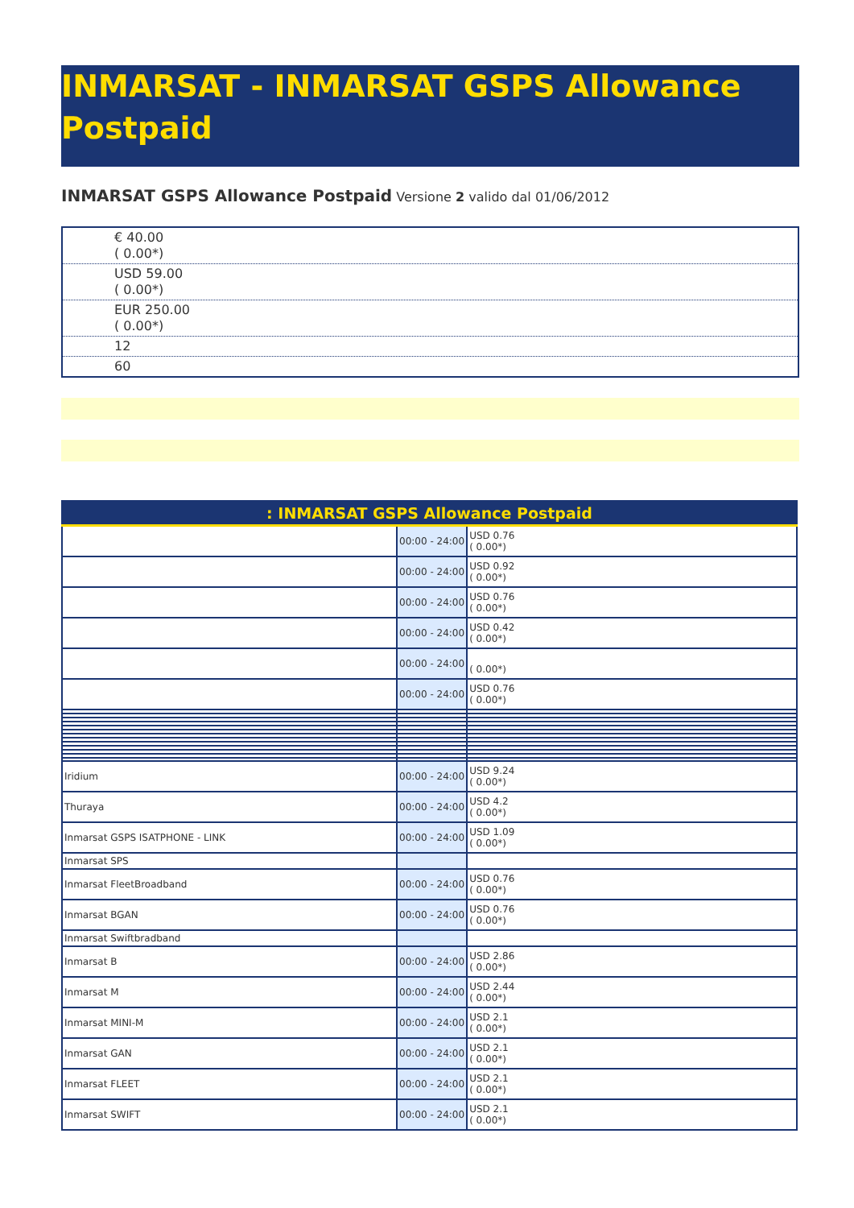INMARSAT - INMARSAT GSPS Allowance Postpaid
INMARSAT GSPS Allowance Postpaid Versione 2 valido dal 01/06/2012
| € 40.00 ( 0.00*) |
| USD 59.00 ( 0.00*) |
| EUR 250.00 ( 0.00*) |
| 12 |
| 60 |
| : INMARSAT GSPS Allowance Postpaid | | |
| --- | --- | --- |
| | 00:00 - 24:00 | USD 0.76 ( 0.00*) |
| | 00:00 - 24:00 | USD 0.92 ( 0.00*) |
| | 00:00 - 24:00 | USD 0.76 ( 0.00*) |
| | 00:00 - 24:00 | USD 0.42 ( 0.00*) |
| | 00:00 - 24:00 | ( 0.00*) |
| | 00:00 - 24:00 | USD 0.76 ( 0.00*) |
| Iridium | 00:00 - 24:00 | USD 9.24 ( 0.00*) |
| Thuraya | 00:00 - 24:00 | USD 4.2 ( 0.00*) |
| Inmarsat GSPS ISATPHONE - LINK | 00:00 - 24:00 | USD 1.09 ( 0.00*) |
| Inmarsat SPS | | |
| Inmarsat FleetBroadband | 00:00 - 24:00 | USD 0.76 ( 0.00*) |
| Inmarsat BGAN | 00:00 - 24:00 | USD 0.76 ( 0.00*) |
| Inmarsat Swiftbradband | | |
| Inmarsat B | 00:00 - 24:00 | USD 2.86 ( 0.00*) |
| Inmarsat M | 00:00 - 24:00 | USD 2.44 ( 0.00*) |
| Inmarsat MINI-M | 00:00 - 24:00 | USD 2.1 ( 0.00*) |
| Inmarsat GAN | 00:00 - 24:00 | USD 2.1 ( 0.00*) |
| Inmarsat FLEET | 00:00 - 24:00 | USD 2.1 ( 0.00*) |
| Inmarsat SWIFT | 00:00 - 24:00 | USD 2.1 ( 0.00*) |